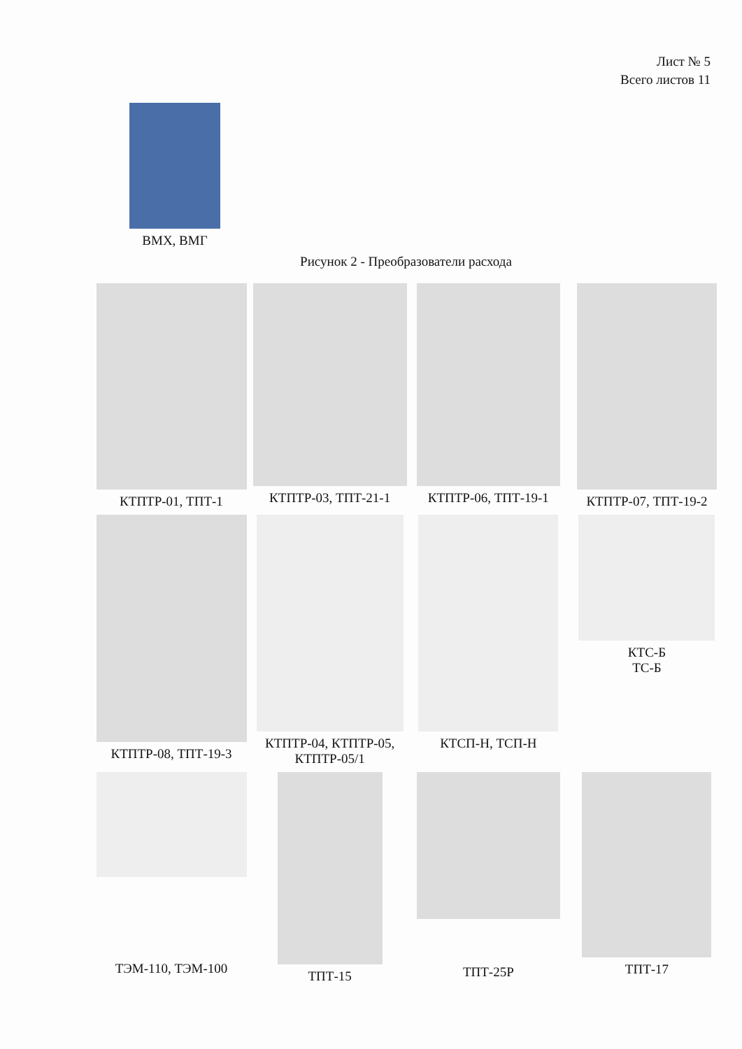Лист № 5
Всего листов 11
ВМХ, ВМГ
Рисунок 2 - Преобразователи расхода
КТПТР-01, ТПТ-1 КТПТР-03, ТПТ-21-1 КТПТР-06, ТПТ-19-1 КТПТР-07, ТПТ-19-2
КТПТР-08, ТПТ-19-3 КТПТР-04, КТПТР-05,
КТПТР-05/1
КТСП-Н, ТСП-Н КТС-Б
ТС-Б
ТЭМ-110, ТЭМ-100
ТПТ-15
ТПТ-25Р
ТПТ-17